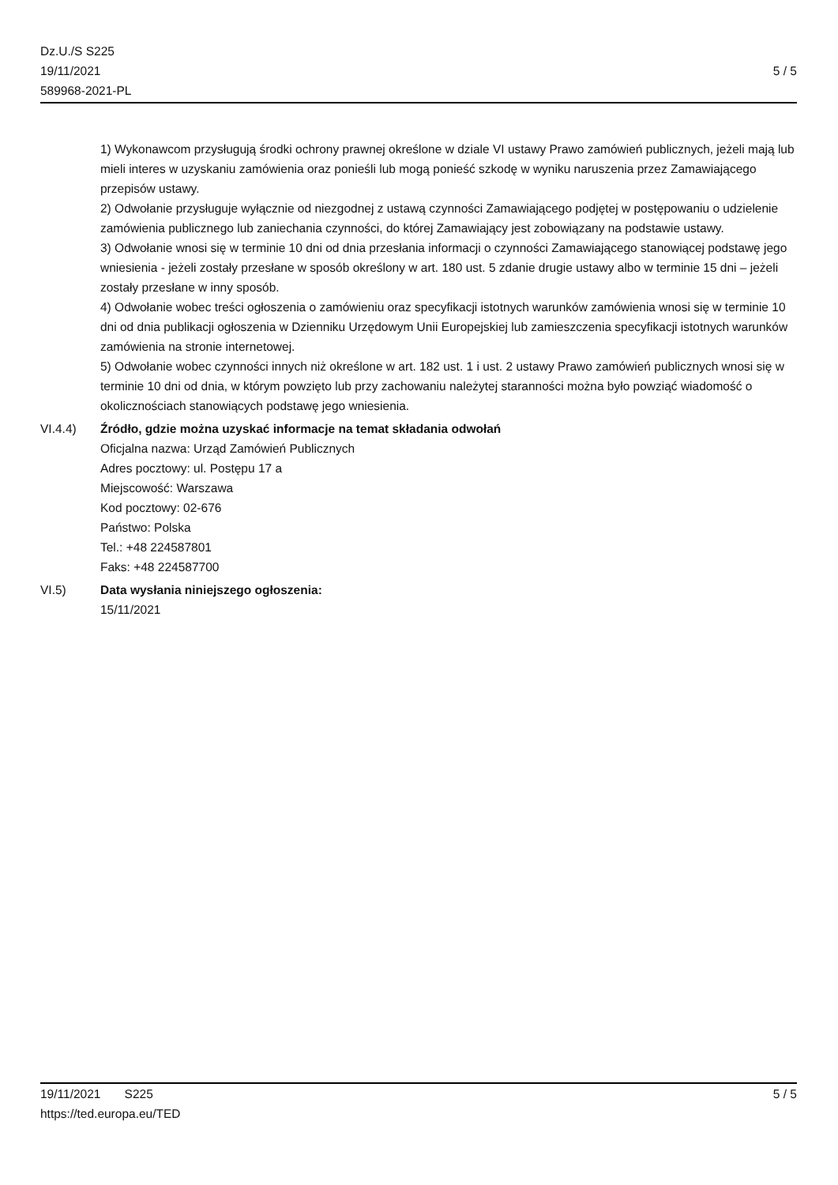Dz.U./S S225
19/11/2021
589968-2021-PL
5 / 5
1) Wykonawcom przysługują środki ochrony prawnej określone w dziale VI ustawy Prawo zamówień publicznych, jeżeli mają lub mieli interes w uzyskaniu zamówienia oraz ponieśli lub mogą ponieść szkodę w wyniku naruszenia przez Zamawiającego przepisów ustawy.
2) Odwołanie przysługuje wyłącznie od niezgodnej z ustawą czynności Zamawiającego podjętej w postępowaniu o udzielenie zamówienia publicznego lub zaniechania czynności, do której Zamawiający jest zobowiązany na podstawie ustawy.
3) Odwołanie wnosi się w terminie 10 dni od dnia przesłania informacji o czynności Zamawiającego stanowiącej podstawę jego wniesienia - jeżeli zostały przesłane w sposób określony w art. 180 ust. 5 zdanie drugie ustawy albo w terminie 15 dni – jeżeli zostały przesłane w inny sposób.
4) Odwołanie wobec treści ogłoszenia o zamówieniu oraz specyfikacji istotnych warunków zamówienia wnosi się w terminie 10 dni od dnia publikacji ogłoszenia w Dzienniku Urzędowym Unii Europejskiej lub zamieszczenia specyfikacji istotnych warunków zamówienia na stronie internetowej.
5) Odwołanie wobec czynności innych niż określone w art. 182 ust. 1 i ust. 2 ustawy Prawo zamówień publicznych wnosi się w terminie 10 dni od dnia, w którym powzięto lub przy zachowaniu należytej staranności można było powziąć wiadomość o okolicznościach stanowiących podstawę jego wniesienia.
VI.4.4) Źródło, gdzie można uzyskać informacje na temat składania odwołań
Oficjalna nazwa: Urząd Zamówień Publicznych
Adres pocztowy: ul. Postępu 17 a
Miejscowość: Warszawa
Kod pocztowy: 02-676
Państwo: Polska
Tel.: +48 224587801
Faks: +48 224587700
VI.5) Data wysłania niniejszego ogłoszenia:
15/11/2021
19/11/2021 S225 5 / 5
https://ted.europa.eu/TED